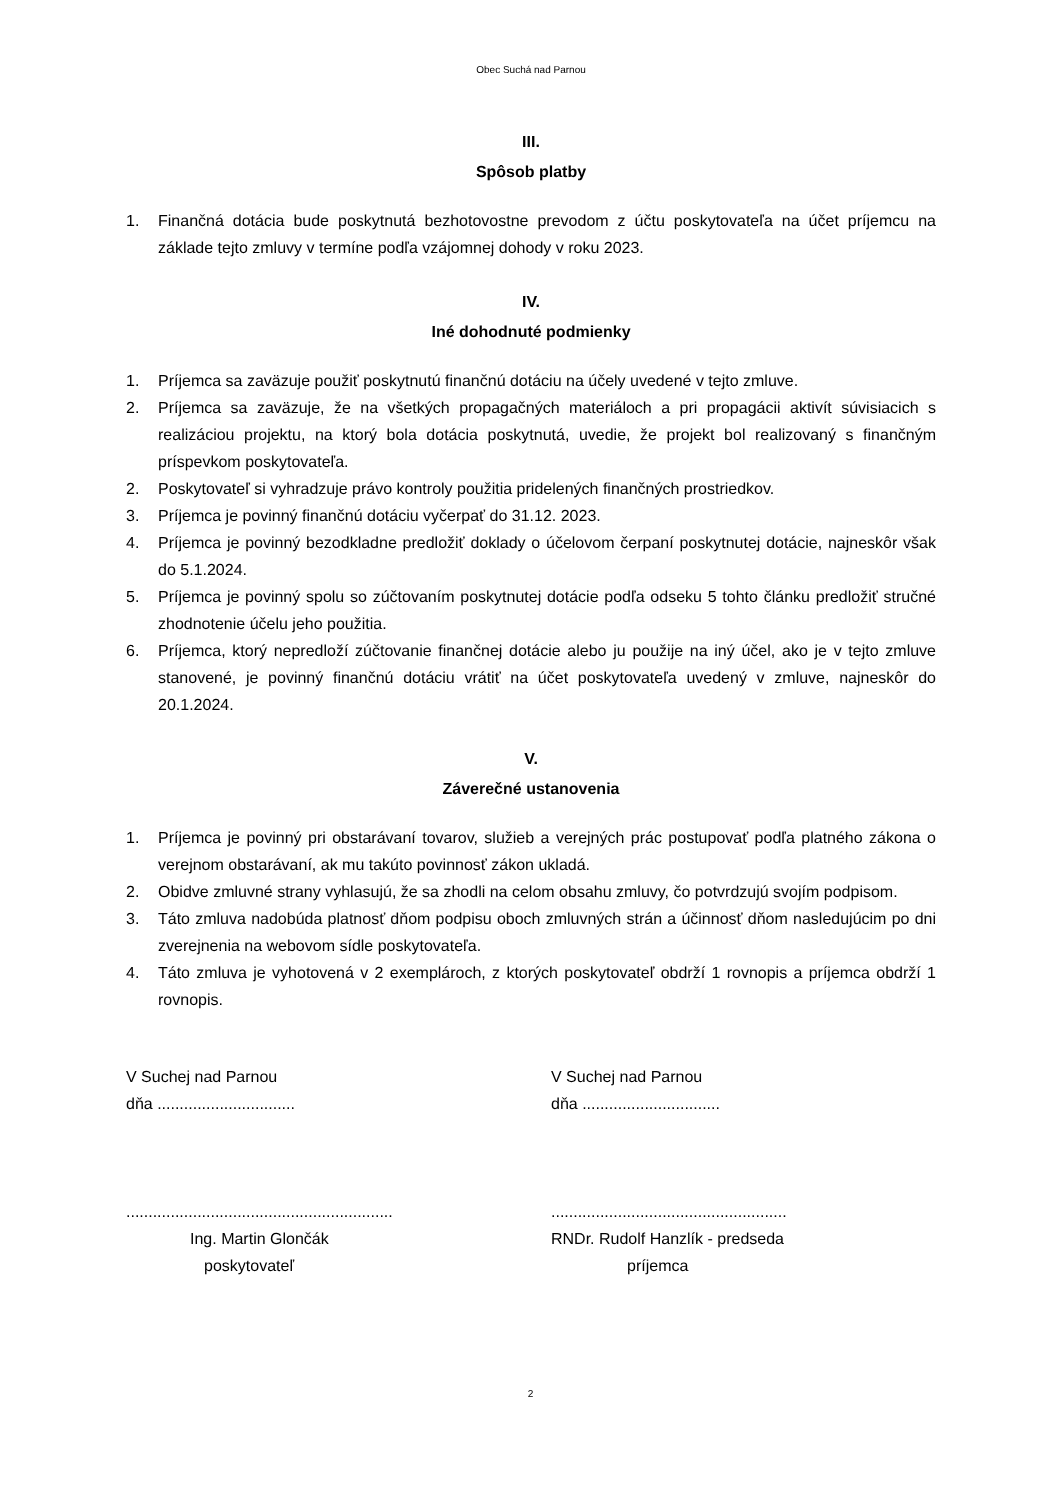Obec Suchá nad Parnou
III.
Spôsob platby
1. Finančná dotácia bude poskytnutá bezhotovostne prevodom z účtu poskytovateľa na účet príjemcu na základe tejto zmluvy v termíne podľa vzájomnej dohody v roku 2023.
IV.
Iné dohodnuté podmienky
1. Príjemca sa zaväzuje použiť poskytnutú finančnú dotáciu na účely uvedené v tejto zmluve.
2. Príjemca sa zaväzuje, že na všetkých propagačných materiáloch a pri propagácii aktivít súvisiacich s realizáciou projektu, na ktorý bola dotácia poskytnutá, uvedie, že projekt bol realizovaný s finančným príspevkom poskytovateľa.
2. Poskytovateľ si vyhradzuje právo kontroly použitia pridelených finančných prostriedkov.
3. Príjemca je povinný finančnú dotáciu vyčerpať do 31.12. 2023.
4. Príjemca je povinný bezodkladne predložiť doklady o účelovom čerpaní poskytnutej dotácie, najneskôr však do 5.1.2024.
5. Príjemca je povinný spolu so zúčtovaním poskytnutej dotácie podľa odseku 5 tohto článku predložiť stručné zhodnotenie účelu jeho použitia.
6. Príjemca, ktorý nepredloží zúčtovanie finančnej dotácie alebo ju použije na iný účel, ako je v tejto zmluve stanovené, je povinný finančnú dotáciu vrátiť na účet poskytovateľa uvedený v zmluve, najneskôr do 20.1.2024.
V.
Záverečné ustanovenia
1. Príjemca je povinný pri obstarávaní tovarov, služieb a verejných prác postupovať podľa platného zákona o verejnom obstarávaní, ak mu takúto povinnosť zákon ukladá.
2. Obidve zmluvné strany vyhlasujú, že sa zhodli na celom obsahu zmluvy, čo potvrdzujú svojím podpisom.
3. Táto zmluva nadobúda platnosť dňom podpisu oboch zmluvných strán a účinnosť dňom nasledujúcim po dni zverejnenia na webovom sídle poskytovateľa.
4. Táto zmluva je vyhotovená v 2 exemplároch, z ktorých poskytovateľ obdrží 1 rovnopis a príjemca obdrží 1 rovnopis.
V Suchej nad Parnou
dňa ...............................
............................................................
Ing. Martin Glončák
poskytovateľ
V Suchej nad Parnou
dňa ...............................
.....................................................
RNDr. Rudolf Hanzlík - predseda
príjemca
2